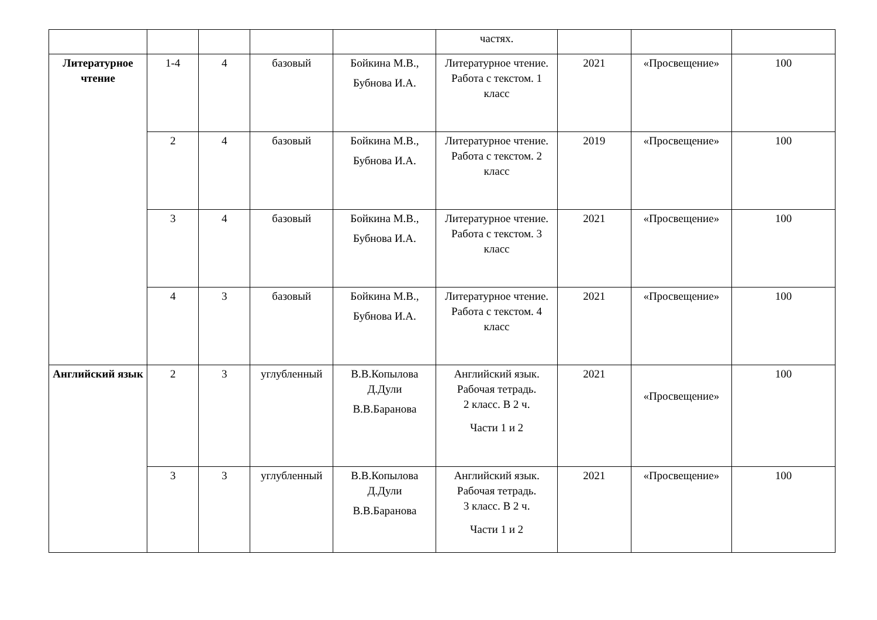| | | | | | частях. | | | |
| Литературное чтение | 1-4 | 4 | базовый | Бойкина М.В., Бубнова И.А. | Литературное чтение. Работа с текстом. 1 класс | 2021 | «Просвещение» | 100 |
| | 2 | 4 | базовый | Бойкина М.В., Бубнова И.А. | Литературное чтение. Работа с текстом. 2 класс | 2019 | «Просвещение» | 100 |
| | 3 | 4 | базовый | Бойкина М.В., Бубнова И.А. | Литературное чтение. Работа с текстом. 3 класс | 2021 | «Просвещение» | 100 |
| | 4 | 3 | базовый | Бойкина М.В., Бубнова И.А. | Литературное чтение. Работа с текстом. 4 класс | 2021 | «Просвещение» | 100 |
| Английский язык | 2 | 3 | углубленный | В.В.Копылова Д.Дули В.В.Баранова | Английский язык. Рабочая тетрадь. 2 класс. В 2 ч. Части 1 и 2 | 2021 | «Просвещение» | 100 |
| | 3 | 3 | углубленный | В.В.Копылова Д.Дули В.В.Баранова | Английский язык. Рабочая тетрадь. 3 класс. В 2 ч. Части 1 и 2 | 2021 | «Просвещение» | 100 |